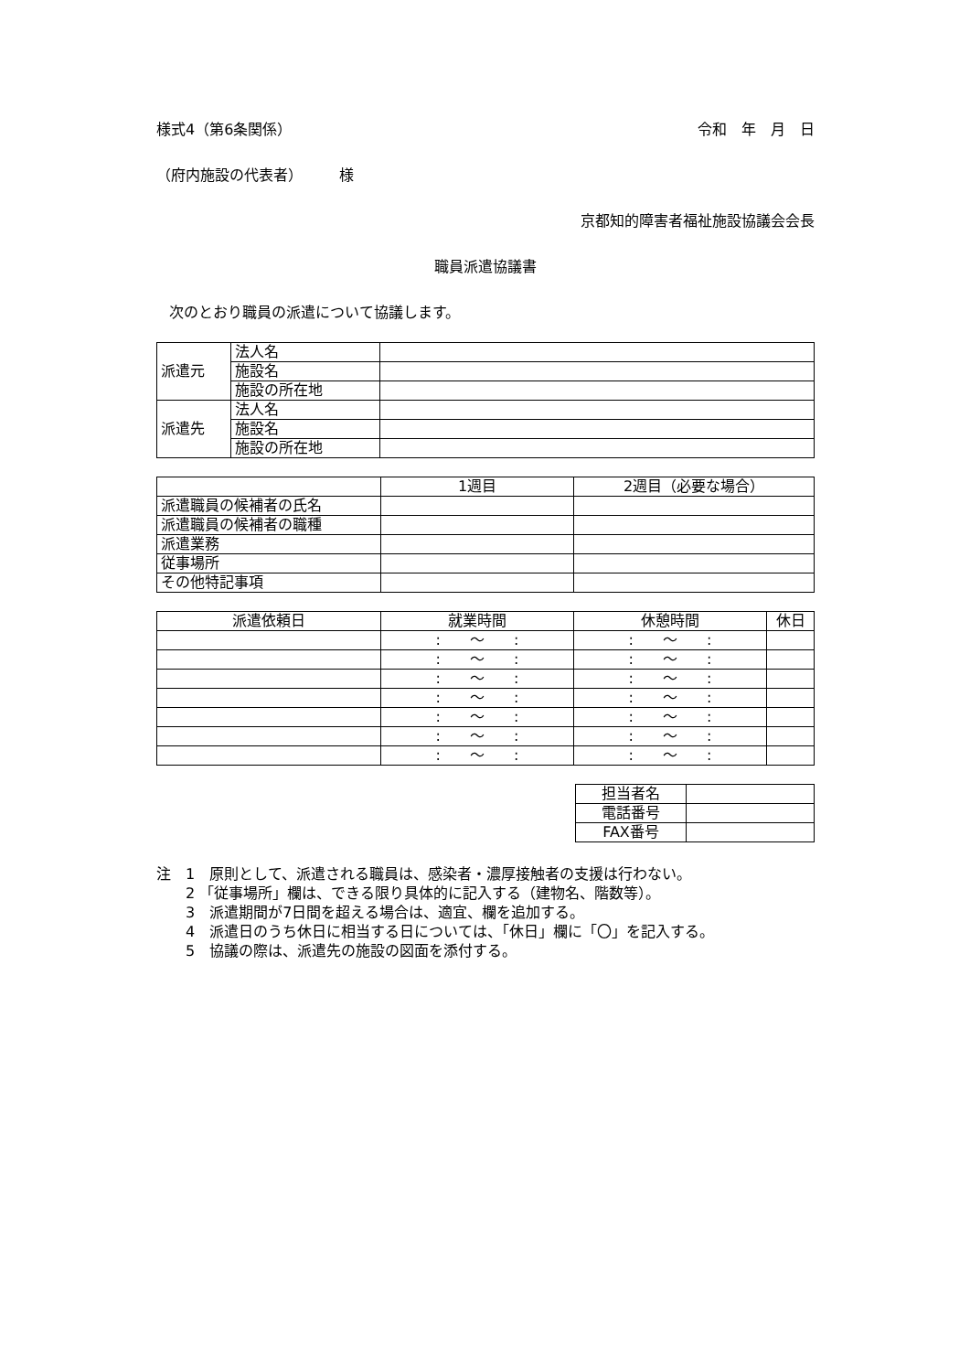様式4（第6条関係） 令和　年　月　日
（府内施設の代表者）　　　様
京都知的障害者福祉施設協議会会長
職員派遣協議書
次のとおり職員の派遣について協議します。
| 派遣元 | 法人名 | |
| | 施設名 | |
| | 施設の所在地 | |
| 派遣先 | 法人名 | |
| | 施設名 | |
| | 施設の所在地 | |
| | 1週目 | 2週目（必要な場合） |
| --- | --- | --- |
| 派遣職員の候補者の氏名 | | |
| 派遣職員の候補者の職種 | | |
| 派遣業務 | | |
| 従事場所 | | |
| その他特記事項 | | |
| 派遣依頼日 | 就業時間 | 休憩時間 | 休日 |
| --- | --- | --- | --- |
| | : ～ : | : ～ : | |
| | : ～ : | : ～ : | |
| | : ～ : | : ～ : | |
| | : ～ : | : ～ : | |
| | : ～ : | : ～ : | |
| | : ～ : | : ～ : | |
| | : ～ : | : ～ : | |
| 担当者名 | |
| 電話番号 | |
| FAX番号 | |
注　1　原則として、派遣される職員は、感染者・濃厚接触者の支援は行わない。
2 「従事場所」欄は、できる限り具体的に記入する（建物名、階数等）。
3　派遣期間が7日間を超える場合は、適宜、欄を追加する。
4　派遣日のうち休日に相当する日については、「休日」欄に「〇」を記入する。
5　協議の際は、派遣先の施設の図面を添付する。